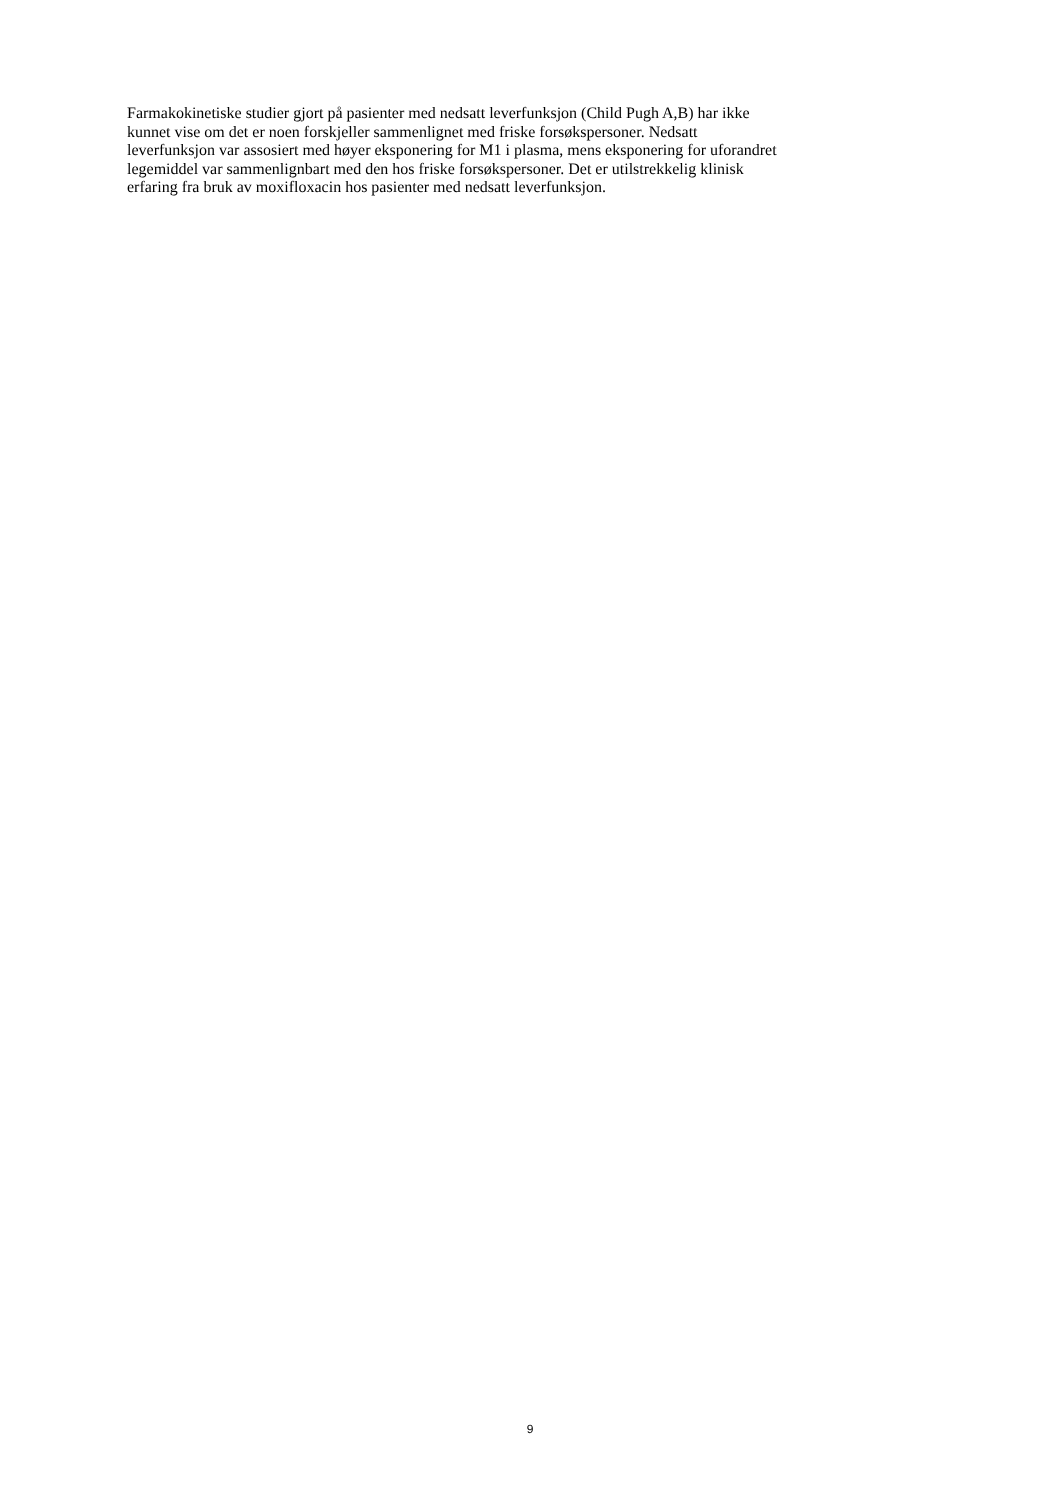Farmakokinetiske studier gjort på pasienter med nedsatt leverfunksjon (Child Pugh A,B) har ikke
kunnet vise om det er noen forskjeller sammenlignet med friske forsøkspersoner. Nedsatt
leverfunksjon var assosiert med høyer eksponering for M1 i plasma, mens eksponering for uforandret
legemiddel var sammenlignbart med den hos friske forsøkspersoner. Det er utilstrekkelig klinisk
erfaring fra bruk av moxifloxacin hos pasienter med nedsatt leverfunksjon.
9